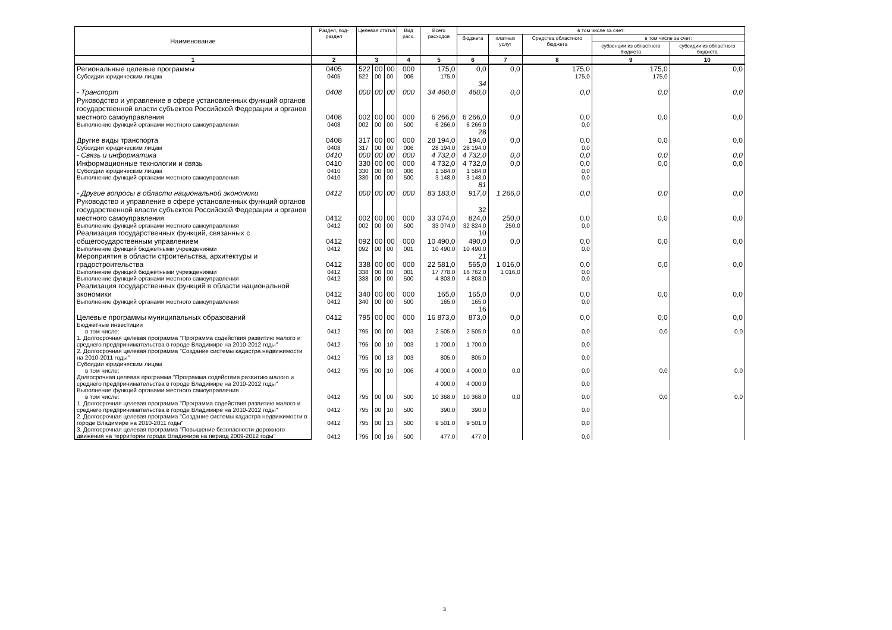| Наименование | Раздел, под-раздел | Целевая статья | | | Вид расх. | Всего расходов | в том числе за счет: | | | | |
| --- | --- | --- | --- | --- | --- | --- | --- | --- | --- | --- | --- |
| | | | | | | | бюджета | платных услуг | Средства областного бюджета | в том числе за счет: | |
| | | | | | | | | | | субвенции из областного бюджета | субсидии из областного бюджета |
| 1 | 2 | 3 | | | 4 | 5 | 6 | 7 | 8 | 9 | 10 |
| Региональные целевые программы | 0405 | 522 | 00 | 00 | 000 | 175,0 | 0,0 | 0,0 | 175,0 | 175,0 | 0,0 |
| Субсидии юридическим лицам | 0405 | 522 | 00 | 00 | 006 | 175,0 | | | 175,0 | 175,0 | |
| - Транспорт | 0408 | 000 | 00 | 00 | 000 | 34 460,0 | 34 460,0 | 0,0 | 0,0 | 0,0 | 0,0 |
| Руководство и управление в сфере установленных функций органов государственной власти субъектов Российской Федерации и органов местного самоуправления | 0408 | 002 | 00 | 00 | 000 | 6 266,0 | 6 266,0 | 0,0 | 0,0 | 0,0 | 0,0 |
| Выполнение функций органами местного самоуправления | 0408 | 002 | 00 | 00 | 500 | 6 266,0 | 6 266,0 | | 0,0 | | |
| Другие виды транспорта | 0408 | 317 | 00 | 00 | 000 | 28 194,0 | 28 194,0 | 0,0 | 0,0 | 0,0 | 0,0 |
| Субсидии юридическим лицам | 0408 | 317 | 00 | 00 | 006 | 28 194,0 | 28 194,0 | | 0,0 | | |
| - Связь и информатика | 0410 | 000 | 00 | 00 | 000 | 4 732,0 | 4 732,0 | 0,0 | 0,0 | 0,0 | 0,0 |
| Информационные технологии и связь | 0410 | 330 | 00 | 00 | 000 | 4 732,0 | 4 732,0 | 0,0 | 0,0 | 0,0 | 0,0 |
| Субсидии юридическим лицам | 0410 | 330 | 00 | 00 | 006 | 1 584,0 | 1 584,0 | | 0,0 | | |
| Выполнение функций органами местного самоуправления | 0410 | 330 | 00 | 00 | 500 | 3 148,0 | 3 148,0 | | 0,0 | | |
| - Другие вопросы в области национальной экономики | 0412 | 000 | 00 | 00 | 000 | 83 183,0 | 81 917,0 | 1 266,0 | 0,0 | 0,0 | 0,0 |
| Руководство и управление в сфере установленных функций органов государственной власти субъектов Российской Федерации и органов местного самоуправления | 0412 | 002 | 00 | 00 | 000 | 33 074,0 | 32 824,0 | 250,0 | 0,0 | 0,0 | 0,0 |
| Выполнение функций органами местного самоуправления | 0412 | 002 | 00 | 00 | 500 | 33 074,0 | 32 824,0 | 250,0 | 0,0 | | |
| Реализация государственных функций, связанных с общегосударственным управлением | 0412 | 092 | 00 | 00 | 000 | 10 490,0 | 10 490,0 | 0,0 | 0,0 | 0,0 | 0,0 |
| Выполнение функций бюджетными учреждениями | 0412 | 092 | 00 | 00 | 001 | 10 490,0 | 10 490,0 | | 0,0 | | |
| Мероприятия в области строительства, архитектуры и градостроительства | 0412 | 338 | 00 | 00 | 000 | 22 581,0 | 21 565,0 | 1 016,0 | 0,0 | 0,0 | 0,0 |
| Выполнение функций бюджетными учреждениями | 0412 | 338 | 00 | 00 | 001 | 17 778,0 | 16 762,0 | 1 016,0 | 0,0 | | |
| Выполнение функций органами местного самоуправления | 0412 | 338 | 00 | 00 | 500 | 4 803,0 | 4 803,0 | | 0,0 | | |
| Реализация государственных функций в области национальной экономики | 0412 | 340 | 00 | 00 | 000 | 165,0 | 165,0 | 0,0 | 0,0 | 0,0 | 0,0 |
| Выполнение функций органами местного самоуправления | 0412 | 340 | 00 | 00 | 500 | 165,0 | 165,0 | | 0,0 | | |
| Целевые программы муниципальных образований | 0412 | 795 | 00 | 00 | 000 | 16 873,0 | 16 873,0 | 0,0 | 0,0 | 0,0 | 0,0 |
| Бюджетные инвестиции в том числе: | 0412 | 795 | 00 | 00 | 003 | 2 505,0 | 2 505,0 | 0,0 | 0,0 | 0,0 | 0,0 |
| 1. Долгосрочная целевая программа "Программа содействия развитию малого и среднего предпринимательства в городе Владимире на 2010-2012 годы" | 0412 | 795 | 00 | 10 | 003 | 1 700,0 | 1 700,0 | | 0,0 | | |
| 2. Долгосрочная целевая программа "Создание системы кадастра недвижимости на 2010-2011 годы" | 0412 | 795 | 00 | 13 | 003 | 805,0 | 805,0 | | 0,0 | | |
| Субсидии юридическим лицам в том числе: | 0412 | 795 | 00 | 10 | 006 | 4 000,0 | 4 000,0 | 0,0 | 0,0 | 0,0 | 0,0 |
| Долгосрочная целевая программа "Программа содействия развитию малого и среднего предпринимательства в городе Владимире на 2010-2012 годы" | | | | | | 4 000,0 | 4 000,0 | | 0,0 | | |
| Выполнение функций органами местного самоуправления в том числе: | 0412 | 795 | 00 | 00 | 500 | 10 368,0 | 10 368,0 | 0,0 | 0,0 | 0,0 | 0,0 |
| 1. Долгосрочная целевая программа "Программа содействия развитию малого и среднего предпринимательства в городе Владимире на 2010-2012 годы" | 0412 | 795 | 00 | 10 | 500 | 390,0 | 390,0 | | 0,0 | | |
| 2. Долгосрочная целевая программа "Создание системы кадастра недвижимости в городе Владимире на 2010-2011 годы" | 0412 | 795 | 00 | 13 | 500 | 9 501,0 | 9 501,0 | | 0,0 | | |
| 3. Долгосрочная целевая программа "Повышение безопасности дорожного движения на территории города Владимира на период 2009-2012 годы" | 0412 | 795 | 00 | 16 | 500 | 477,0 | 477,0 | | 0,0 | | |
3